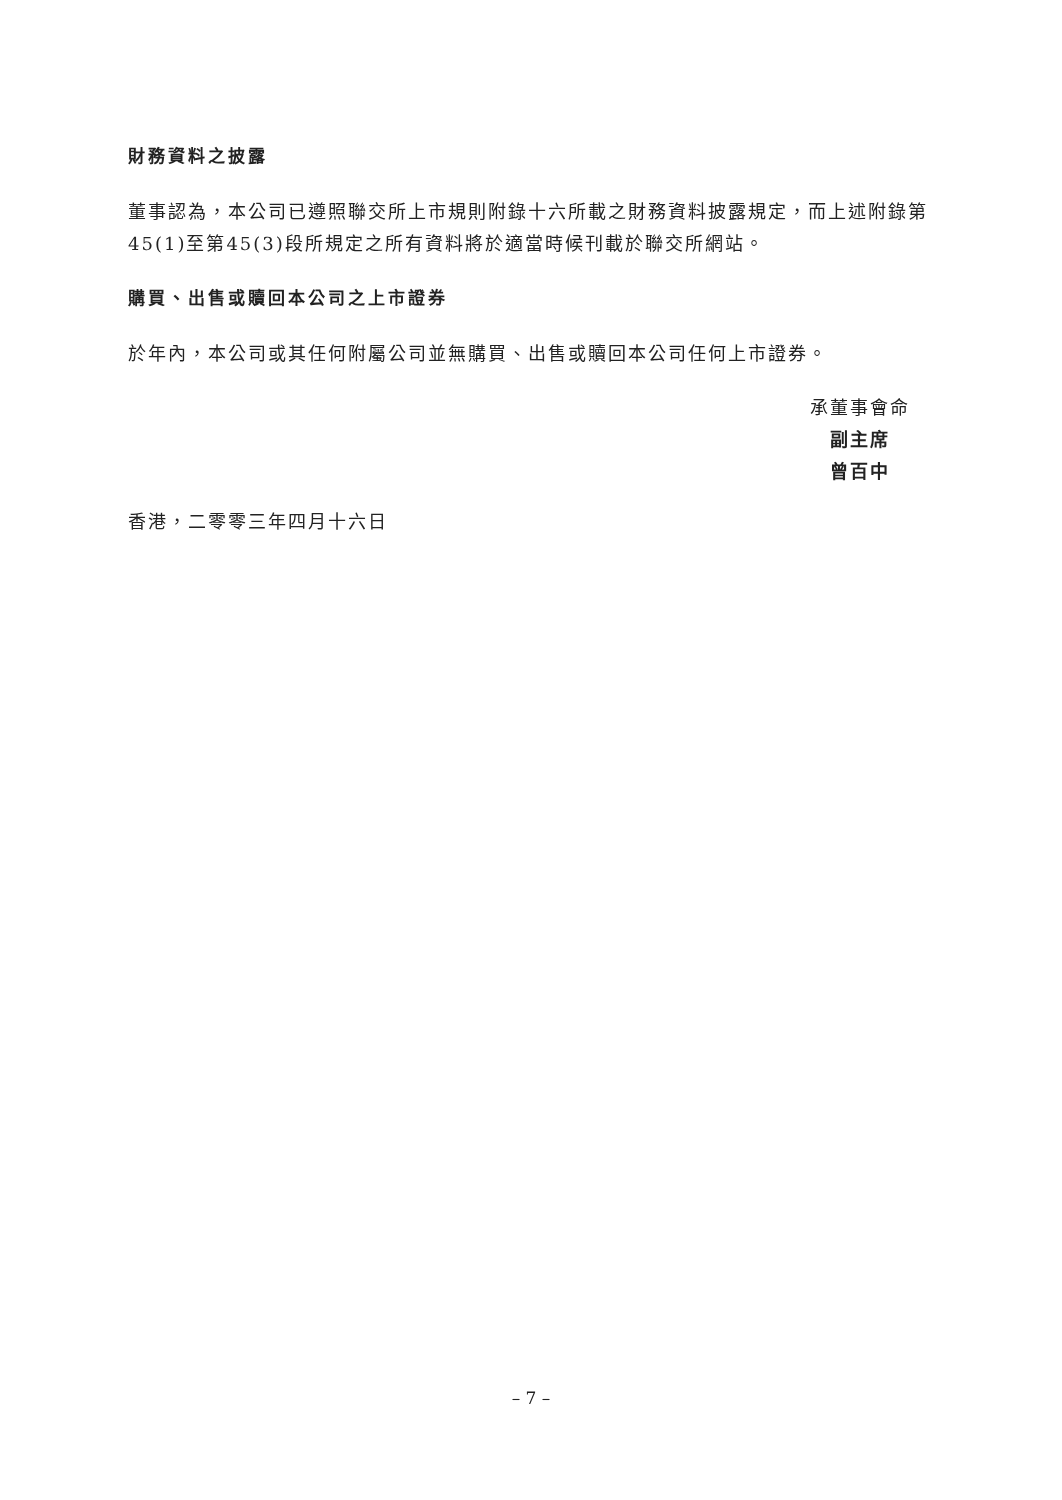財務資料之披露
董事認為，本公司已遵照聯交所上市規則附錄十六所載之財務資料披露規定，而上述附錄第45(1)至第45(3)段所規定之所有資料將於適當時候刊載於聯交所網站。
購買、出售或贖回本公司之上市證券
於年內，本公司或其任何附屬公司並無購買、出售或贖回本公司任何上市證券。
承董事會命
副主席
曾百中
香港，二零零三年四月十六日
– 7 –